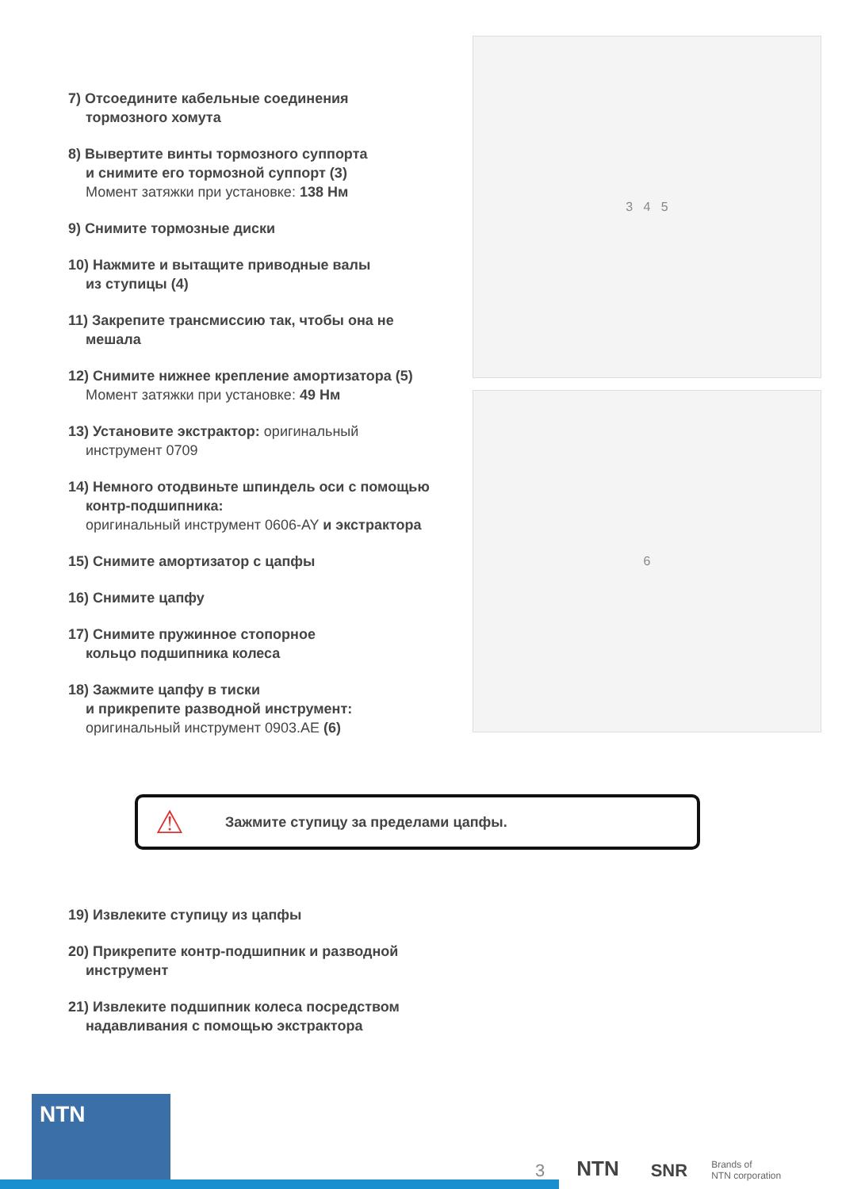7) Отсоедините кабельные соединения
тормозного хомута
8) Вывертите винты тормозного суппорта
и снимите его тормозной суппорт (3)
Момент затяжки при установке: 138 Нм
9) Снимите тормозные диски
10) Нажмите и вытащите приводные валы
из ступицы (4)
11) Закрепите трансмиссию так, чтобы она не
мешала
12) Снимите нижнее крепление амортизатора (5)
Момент затяжки при установке: 49 Нм
13) Установите экстрактор: оригинальный
инструмент 0709
14) Немного отодвиньте шпиндель оси с помощью
контр-подшипника:
оригинальный инструмент 0606-AY и экстрактора
15) Снимите амортизатор с цапфы
16) Снимите цапфу
17) Снимите пружинное стопорное
кольцо подшипника колеса
18) Зажмите цапфу в тиски
и прикрепите разводной инструмент:
оригинальный инструмент 0903.AE (6)
3 4 5
6
⚠ Зажмите ступицу за пределами цапфы.
19) Извлеките ступицу из цапфы
20) Прикрепите контр-подшипник и разводной
инструмент
21) Извлеките подшипник колеса посредством
надавливания с помощью экстрактора
NTN
3 NTN SNR Brands of
NTN corporation